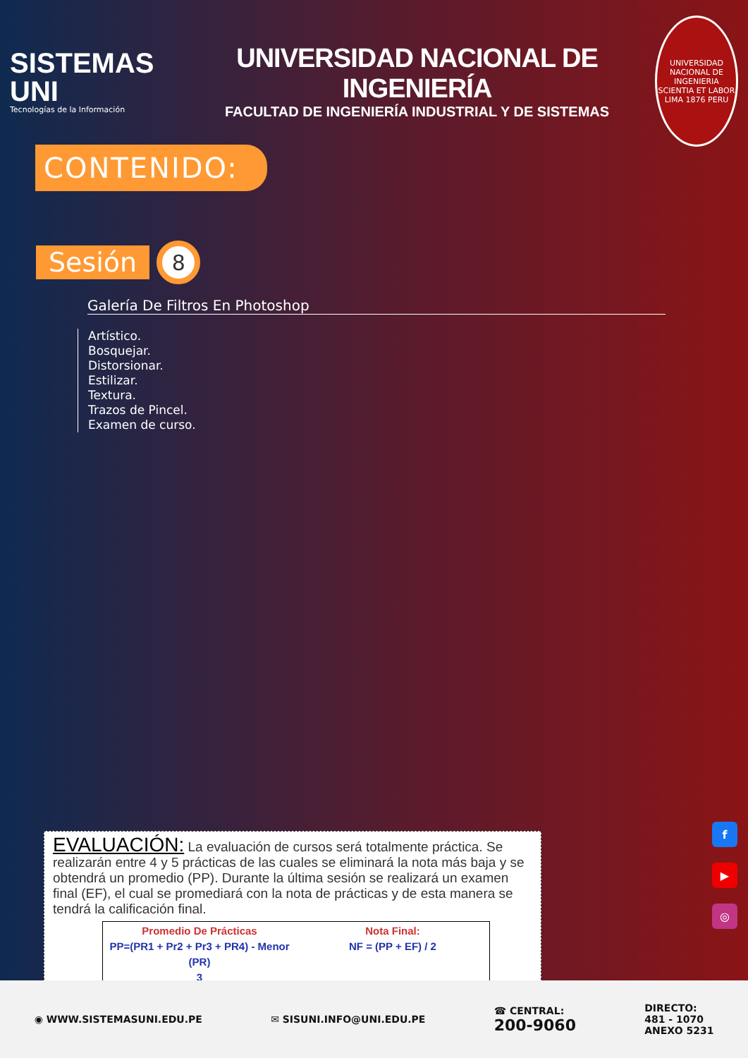SISTEMAS UNI
Tecnologías de la Información
UNIVERSIDAD NACIONAL DE INGENIERÍA
FACULTAD DE INGENIERÍA INDUSTRIAL Y DE SISTEMAS
UNIVERSIDAD NACIONAL DE INGENIERIA
SCIENTIA ET LABOR
LIMA 1876 PERU
CONTENIDO:
Sesión 8
Galería De Filtros En Photoshop
Artístico.
Bosquejar.
Distorsionar.
Estilizar.
Textura.
Trazos de Pincel.
Examen de curso.
EVALUACIÓN: La evaluación de cursos será totalmente práctica. Se realizarán entre 4 y 5 prácticas de las cuales se eliminará la nota más baja y se obtendrá un promedio (PP). Durante la última sesión se realizará un examen final (EF), el cual se promediará con la nota de prácticas y de esta manera se tendrá la calificación final.
Promedio De Prácticas
PP=(PR1 + Pr2 + Pr3 + PR4) - Menor (PR)
3
Nota Final:
NF = (PP + EF) / 2
f
▶
◎
◉ WWW.SISTEMASUNI.EDU.PE ✉ SISUNI.INFO@UNI.EDU.PE ☎ CENTRAL:
200-9060 DIRECTO:
481 - 1070
ANEXO 5231